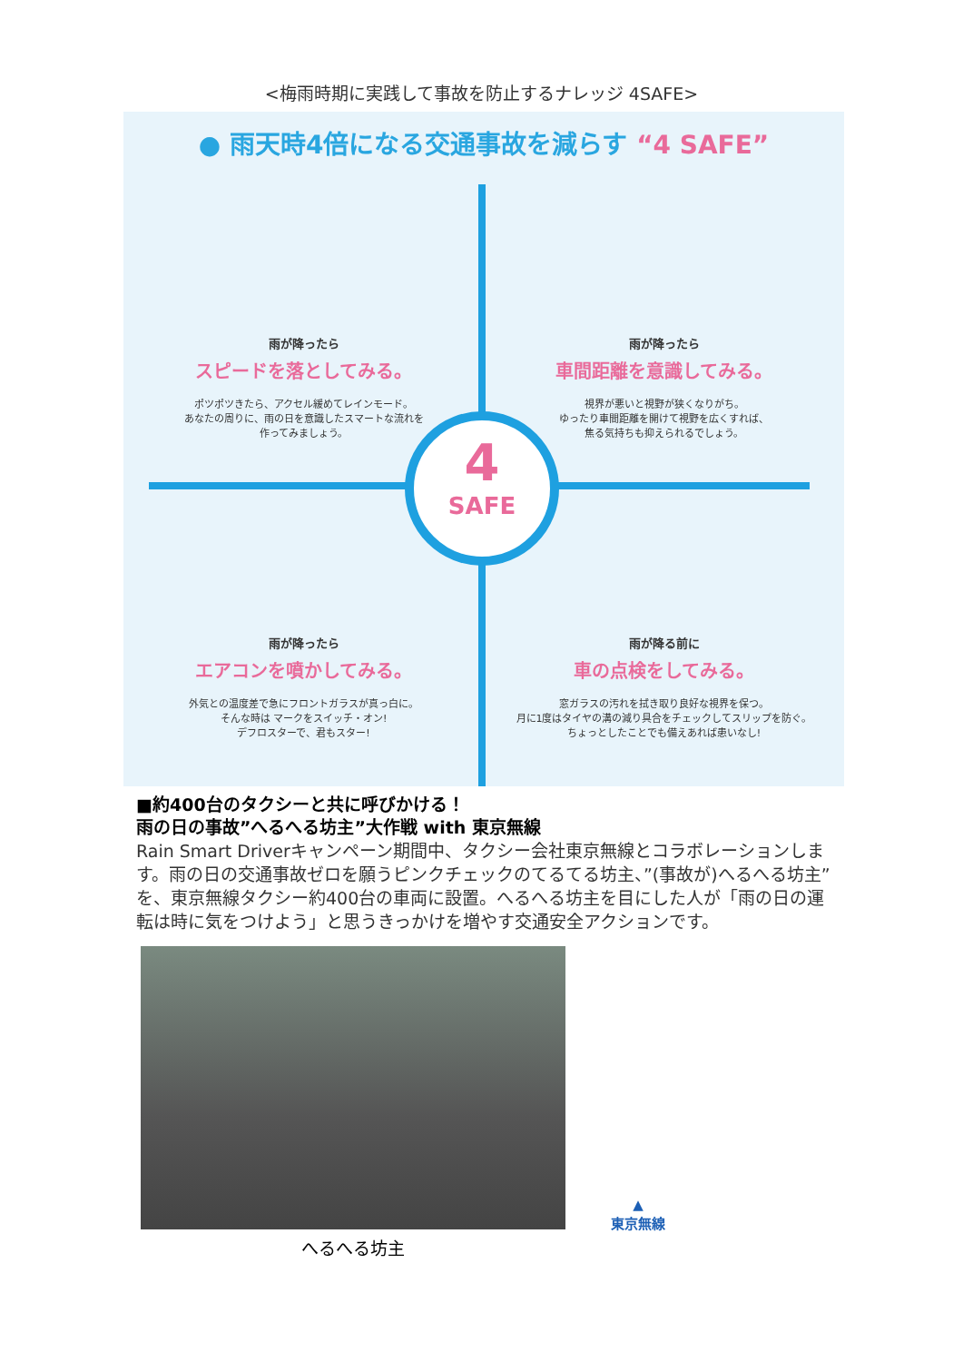<梅雨時期に実践して事故を防止するナレッジ 4SAFE>
● 雨天時4倍になる交通事故を減らす “4 SAFE”
雨が降ったら
スピードを落としてみる。
ポツポツきたら、アクセル緩めてレインモード。
あなたの周りに、雨の日を意識したスマートな流れを
作ってみましょう。
雨が降ったら
車間距離を意識してみる。
視界が悪いと視野が狭くなりがち。
ゆったり車間距離を開けて視野を広くすれば、
焦る気持ちも抑えられるでしょう。
雨が降ったら
エアコンを噴かしてみる。
外気との温度差で急にフロントガラスが真っ白に。
そんな時は マークをスイッチ・オン!
デフロスターで、君もスター!
雨が降る前に
車の点検をしてみる。
窓ガラスの汚れを拭き取り良好な視界を保つ。
月に1度はタイヤの溝の減り具合をチェックしてスリップを防ぐ。
ちょっとしたことでも備えあれば患いなし!
4
SAFE
■約400台のタクシーと共に呼びかける！
雨の日の事故”へるへる坊主”大作戦 with 東京無線
Rain Smart Driverキャンペーン期間中、タクシー会社東京無線とコラボレーションします。雨の日の交通事故ゼロを願うピンクチェックのてるてる坊主、”(事故が)へるへる坊主”を、東京無線タクシー約400台の車両に設置。へるへる坊主を目にした人が「雨の日の運転は時に気をつけよう」と思うきっかけを増やす交通安全アクションです。
へるへる坊主
▲
東京無線